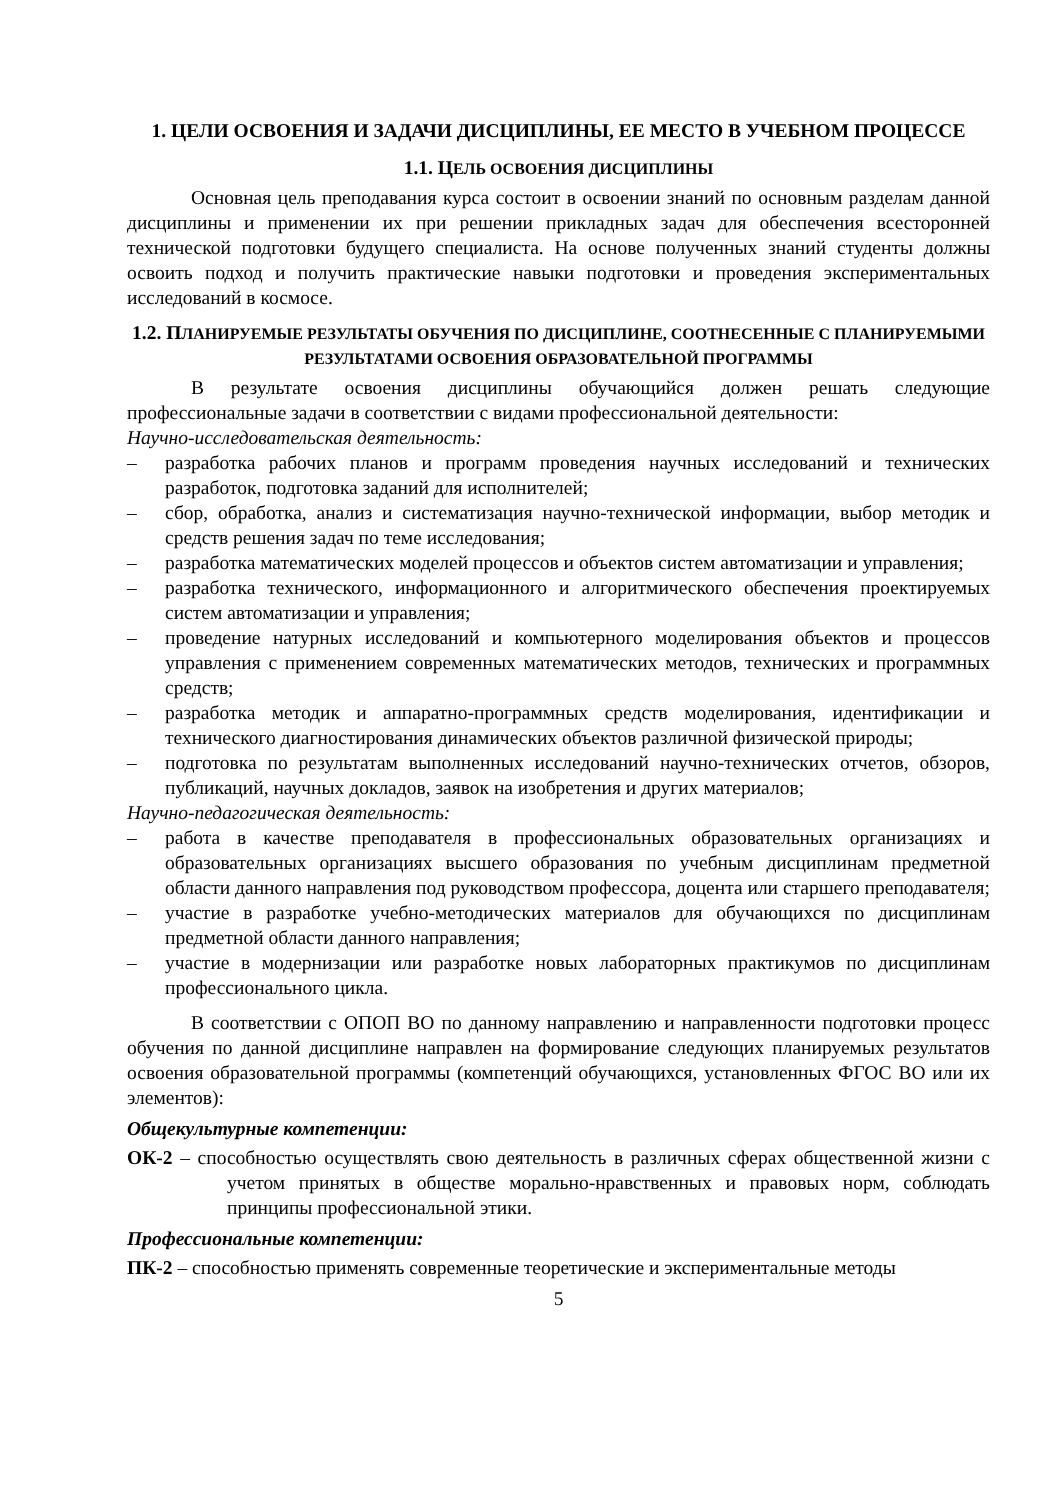1. ЦЕЛИ ОСВОЕНИЯ И ЗАДАЧИ ДИСЦИПЛИНЫ, ЕЕ МЕСТО В УЧЕБНОМ ПРОЦЕССЕ
1.1. ЦЕЛЬ ОСВОЕНИЯ ДИСЦИПЛИНЫ
Основная цель преподавания курса состоит в освоении знаний по основным разделам данной дисциплины и применении их при решении прикладных задач для обеспечения всесторонней технической подготовки будущего специалиста. На основе полученных знаний студенты должны освоить подход и получить практические навыки подготовки и проведения экспериментальных исследований в космосе.
1.2. ПЛАНИРУЕМЫЕ РЕЗУЛЬТАТЫ ОБУЧЕНИЯ ПО ДИСЦИПЛИНЕ, СООТНЕСЕННЫЕ С ПЛАНИРУЕМЫМИ РЕЗУЛЬТАТАМИ ОСВОЕНИЯ ОБРАЗОВАТЕЛЬНОЙ ПРОГРАММЫ
В результате освоения дисциплины обучающийся должен решать следующие профессиональные задачи в соответствии с видами профессиональной деятельности:
Научно-исследовательская деятельность:
– разработка рабочих планов и программ проведения научных исследований и технических разработок, подготовка заданий для исполнителей;
– сбор, обработка, анализ и систематизация научно-технической информации, выбор методик и средств решения задач по теме исследования;
– разработка математических моделей процессов и объектов систем автоматизации и управления;
– разработка технического, информационного и алгоритмического обеспечения проектируемых систем автоматизации и управления;
– проведение натурных исследований и компьютерного моделирования объектов и процессов управления с применением современных математических методов, технических и программных средств;
– разработка методик и аппаратно-программных средств моделирования, идентификации и технического диагностирования динамических объектов различной физической природы;
– подготовка по результатам выполненных исследований научно-технических отчетов, обзоров, публикаций, научных докладов, заявок на изобретения и других материалов;
Научно-педагогическая деятельность:
– работа в качестве преподавателя в профессиональных образовательных организациях и образовательных организациях высшего образования по учебным дисциплинам предметной области данного направления под руководством профессора, доцента или старшего преподавателя;
– участие в разработке учебно-методических материалов для обучающихся по дисциплинам предметной области данного направления;
– участие в модернизации или разработке новых лабораторных практикумов по дисциплинам профессионального цикла.
В соответствии с ОПОП ВО по данному направлению и направленности подготовки процесс обучения по данной дисциплине направлен на формирование следующих планируемых результатов освоения образовательной программы (компетенций обучающихся, установленных ФГОС ВО или их элементов):
Общекультурные компетенции:
ОК-2 – способностью осуществлять свою деятельность в различных сферах общественной жизни с учетом принятых в обществе морально-нравственных и правовых норм, соблюдать принципы профессиональной этики.
Профессиональные компетенции:
ПК-2 – способностью применять современные теоретические и экспериментальные методы
5